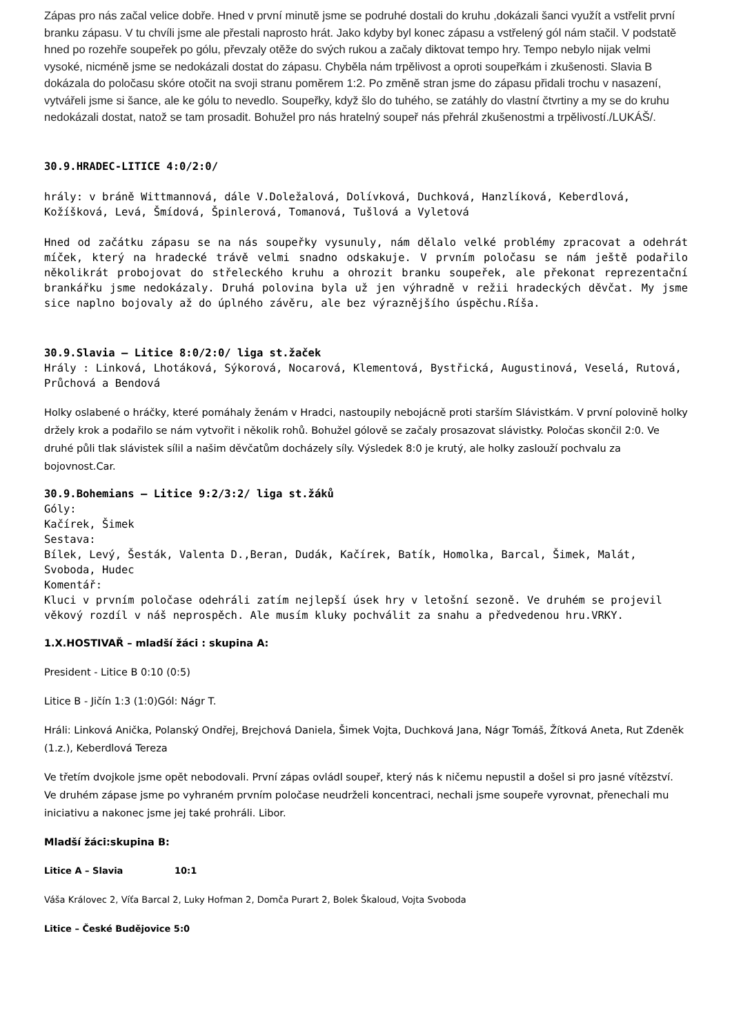Zápas pro nás začal velice dobře. Hned v první minutě jsme se podruhé dostali do kruhu ,dokázali šanci využít a vstřelit první branku zápasu. V tu chvíli jsme ale přestali naprosto hrát. Jako kdyby byl konec zápasu a vstřelený gól nám stačil. V podstatě hned po rozehře soupeřek po gólu, převzaly otěže do svých rukou a začaly diktovat tempo hry. Tempo nebylo nijak velmi vysoké, nicméně jsme se nedokázali dostat do zápasu. Chyběla nám trpělivost a oproti soupeřkám i zkušenosti. Slavia B dokázala do poločasu skóre otočit na svoji stranu poměrem 1:2. Po změně stran jsme do zápasu přidali trochu v nasazení, vytvářeli jsme si šance, ale ke gólu to nevedlo. Soupeřky, když šlo do tuhého, se zatáhly do vlastní čtvrtiny a my se do kruhu nedokázali dostat, natož se tam prosadit. Bohužel pro nás hratelný soupeř nás přehrál zkušenostmi a trpělivostí./LUKÁŠ/.
30.9.HRADEC-LITICE 4:0/2:0/
hrály: v bráně Wittmannová, dále V.Doležalová, Dolívková, Duchková, Hanzlíková, Keberdlová, Kožíšková, Levá, Šmídová, Špinlerová, Tomanová, Tušlová a Vyletová
Hned od začátku zápasu se na nás soupeřky vysunuly, nám dělalo velké problémy zpracovat a odehrát míček, který na hradecké trávě velmi snadno odskakuje. V prvním poločasu se nám ještě podařilo několikrát probojovat do střeleckého kruhu a ohrozit branku soupeřek, ale překonat reprezentační brankářku jsme nedokázaly. Druhá polovina byla už jen výhradně v režii hradeckých děvčat. My jsme sice naplno bojovaly až do úplného závěru, ale bez výraznějšího úspěchu.Ríša.
30.9.Slavia – Litice 8:0/2:0/ liga st.žaček
Hrály : Linková, Lhotáková, Sýkorová, Nocarová, Klementová, Bystřická, Augustinová, Veselá, Rutová, Průchová a Bendová
Holky oslabené o hráčky, které pomáhaly ženám v Hradci, nastoupily nebojácně proti starším Slávistkám. V první polovině holky držely krok a podařilo se nám vytvořit i několik rohů. Bohužel gólově se začaly prosazovat slávistky. Poločas skončil 2:0. Ve druhé půli tlak slávistek sílil a našim děvčatům docházely síly. Výsledek 8:0 je krutý, ale holky zaslouží pochvalu za bojovnost.Car.
30.9.Bohemians – Litice 9:2/3:2/ liga st.žáků
Góly:
Kačírek, Šimek
Sestava:
Bílek, Levý, Šesták, Valenta D.,Beran, Dudák, Kačírek, Batík, Homolka, Barcal, Šimek, Malát, Svoboda, Hudec
Komentář:
Kluci v prvním poločase odehráli zatím nejlepší úsek hry v letošní sezoně. Ve druhém se projevil věkový rozdíl v náš neprospěch. Ale musím kluky pochválit za snahu a předvedenou hru.VRKY.
1.X.HOSTIVAŘ – mladší žáci : skupina A:
President - Litice B 0:10 (0:5)
Litice B - Jičín 1:3 (1:0)Gól: Nágr T.
Hráli: Linková Anička, Polanský Ondřej, Brejchová Daniela, Šimek Vojta, Duchková Jana, Nágr Tomáš, Žítková Aneta, Rut Zdeněk (1.z.), Keberdlová Tereza
Ve třetím dvojkole jsme opět nebodovali. První zápas ovládl soupeř, který nás k ničemu nepustil a došel si pro jasné vítězství. Ve druhém zápase jsme po vyhraném prvním poločase neudrželi koncentraci, nechali jsme soupeře vyrovnat, přenechali mu iniciativu a nakonec jsme jej také prohráli. Libor.
Mladší žáci:skupina B:
Litice A – Slavia 10:1
Váša Královec 2, Víťa Barcal 2, Luky Hofman 2, Domča Purart 2, Bolek Škaloud, Vojta Svoboda
Litice – České Budějovice 5:0